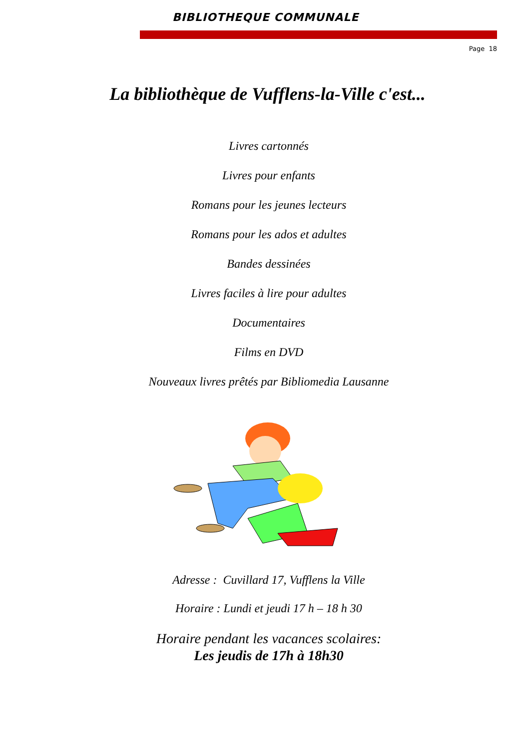BIBLIOTHEQUE COMMUNALE
Page 18
La bibliothèque de Vufflens-la-Ville c'est...
Livres cartonnés
Livres pour enfants
Romans pour les jeunes lecteurs
Romans pour les ados et adultes
Bandes dessinées
Livres faciles à lire pour adultes
Documentaires
Films en DVD
Nouveaux livres prêtés par Bibliomedia Lausanne
Adresse : Cuvillard 17, Vufflens la Ville
Horaire : Lundi et jeudi 17 h – 18 h 30
Horaire pendant les vacances scolaires:
Les jeudis de 17h à 18h30